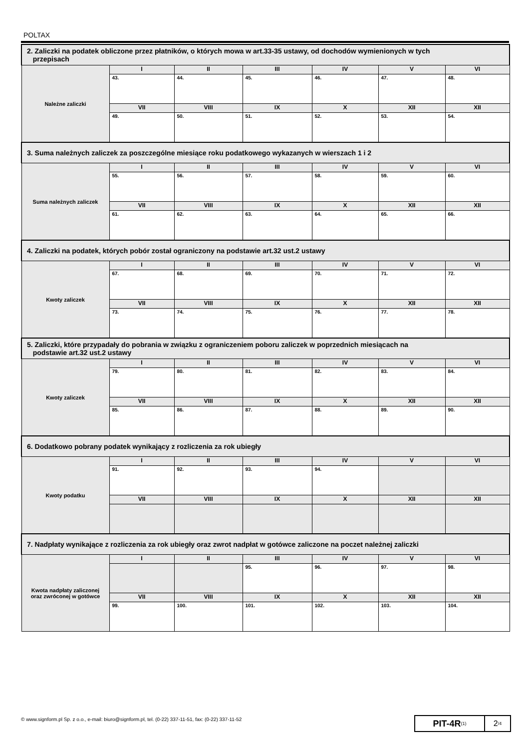POLTAX
| 2. Zaliczki na podatek obliczone przez płatników, o których mowa w art.33-35 ustawy, od dochodów wymienionych w tych przepisach | | | | | | |
| Należne zaliczki | I | II | III | IV | V | VI |
| | 43. | 44. | 45. | 46. | 47. | 48. |
| | VII | VIII | IX | X | XII | XII |
| | 49. | 50. | 51. | 52. | 53. | 54. |
| 3. Suma należnych zaliczek za poszczególne miesiące roku podatkowego wykazanych w wierszach 1 i 2 | | | | | | |
| Suma należnych zaliczek | I | II | III | IV | V | VI |
| | 55. | 56. | 57. | 58. | 59. | 60. |
| | VII | VIII | IX | X | XII | XII |
| | 61. | 62. | 63. | 64. | 65. | 66. |
| 4. Zaliczki na podatek, których pobór został ograniczony na podstawie art.32 ust.2 ustawy | | | | | | |
| Kwoty zaliczek | I | II | III | IV | V | VI |
| | 67. | 68. | 69. | 70. | 71. | 72. |
| | VII | VIII | IX | X | XII | XII |
| | 73. | 74. | 75. | 76. | 77. | 78. |
| 5. Zaliczki, które przypadały do pobrania w związku z ograniczeniem poboru zaliczek w poprzednich miesiącach na podstawie art.32 ust.2 ustawy | | | | | | |
| Kwoty zaliczek | I | II | III | IV | V | VI |
| | 79. | 80. | 81. | 82. | 83. | 84. |
| | VII | VIII | IX | X | XII | XII |
| | 85. | 86. | 87. | 88. | 89. | 90. |
| 6. Dodatkowo pobrany podatek wynikający z rozliczenia za rok ubiegły | | | | | | |
| Kwoty podatku | I | II | III | IV | V | VI |
| | 91. | 92. | 93. | 94. | | |
| | VII | VIII | IX | X | XII | XII |
| 7. Nadpłaty wynikające z rozliczenia za rok ubiegły oraz zwrot nadpłat w gotówce zaliczone na poczet należnej zaliczki | | | | | | |
| Kwota nadpłaty zaliczonej oraz zwróconej w gotówce | I | II | III | IV | V | VI |
| | | | 95. | 96. | 97. | 98. |
| | VII | VIII | IX | X | XII | XII |
| | 99. | 100. | 101. | 102. | 103. | 104. |
© www.signform.pl Sp. z o.o., e-mail: biuro@signform.pl, tel. (0-22) 337-11-51, fax: (0-22) 337-11-52
PIT-4R<sub>(1)</sub>
2 /4